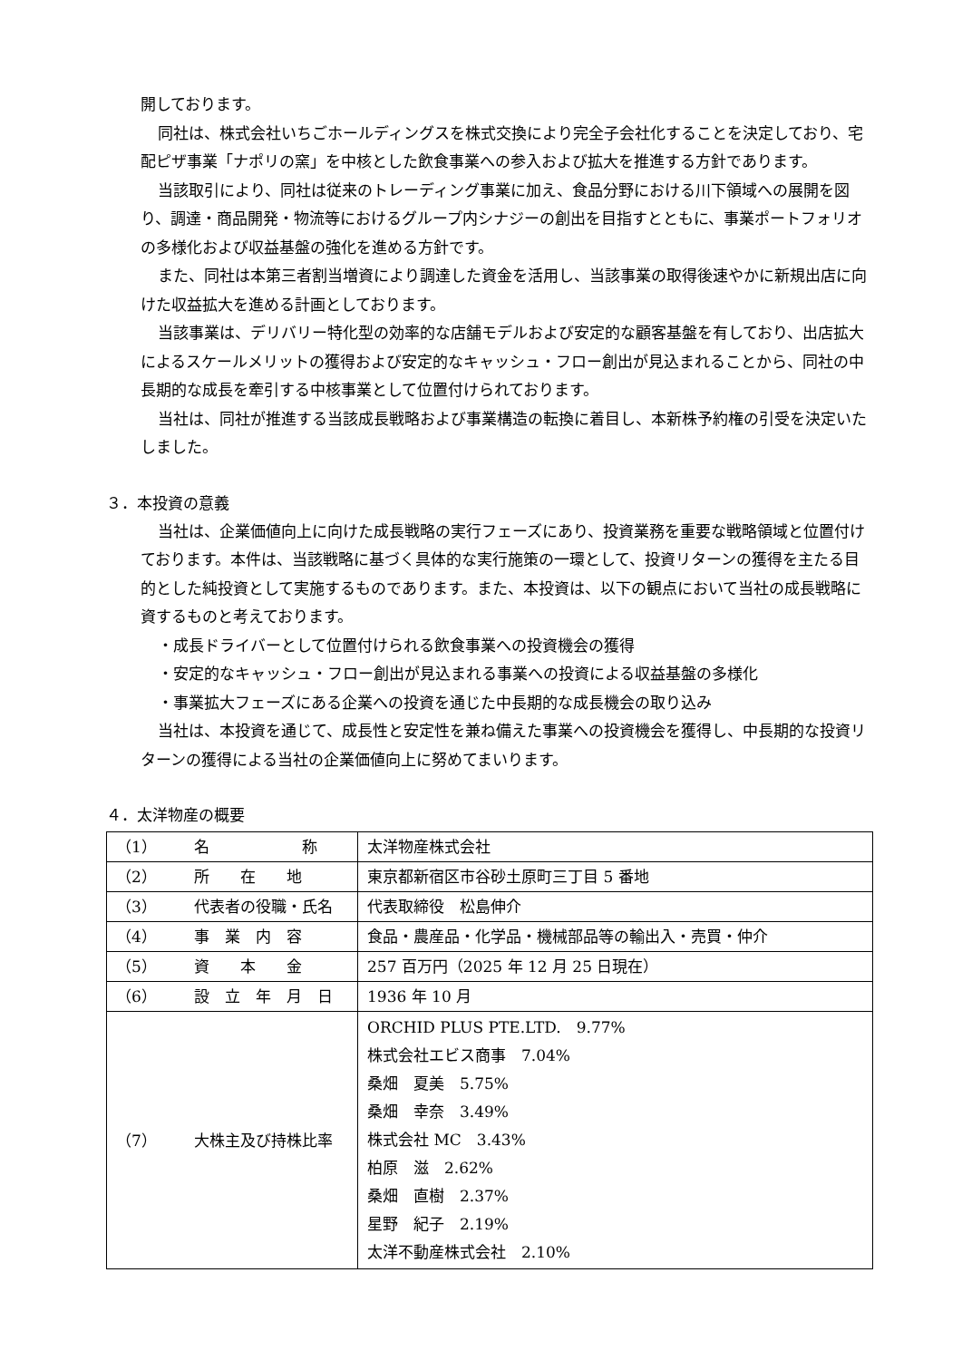開しております。
同社は、株式会社いちごホールディングスを株式交換により完全子会社化することを決定しており、宅配ピザ事業「ナポリの窯」を中核とした飲食事業への参入および拡大を推進する方針であります。
当該取引により、同社は従来のトレーディング事業に加え、食品分野における川下領域への展開を図り、調達・商品開発・物流等におけるグループ内シナジーの創出を目指すとともに、事業ポートフォリオの多様化および収益基盤の強化を進める方針です。
また、同社は本第三者割当増資により調達した資金を活用し、当該事業の取得後速やかに新規出店に向けた収益拡大を進める計画としております。
当該事業は、デリバリー特化型の効率的な店舗モデルおよび安定的な顧客基盤を有しており、出店拡大によるスケールメリットの獲得および安定的なキャッシュ・フロー創出が見込まれることから、同社の中長期的な成長を牽引する中核事業として位置付けられております。
当社は、同社が推進する当該成長戦略および事業構造の転換に着目し、本新株予約権の引受を決定いたしました。
３．本投資の意義
当社は、企業価値向上に向けた成長戦略の実行フェーズにあり、投資業務を重要な戦略領域と位置付けております。本件は、当該戦略に基づく具体的な実行施策の一環として、投資リターンの獲得を主たる目的とした純投資として実施するものであります。また、本投資は、以下の観点において当社の成長戦略に資するものと考えております。
・成長ドライバーとして位置付けられる飲食事業への投資機会の獲得
・安定的なキャッシュ・フロー創出が見込まれる事業への投資による収益基盤の多様化
・事業拡大フェーズにある企業への投資を通じた中長期的な成長機会の取り込み
当社は、本投資を通じて、成長性と安定性を兼ね備えた事業への投資機会を獲得し、中長期的な投資リターンの獲得による当社の企業価値向上に努めてまいります。
４．太洋物産の概要
| （1） | 名 称 | 太洋物産株式会社 |
| （2） | 所 在 地 | 東京都新宿区市谷砂土原町三丁目 5 番地 |
| （3） | 代表者の役職・氏名 | 代表取締役 松島伸介 |
| （4） | 事 業 内 容 | 食品・農産品・化学品・機械部品等の輸出入・売買・仲介 |
| （5） | 資 本 金 | 257 百万円（2025 年 12 月 25 日現在） |
| （6） | 設 立 年 月 日 | 1936 年 10 月 |
| （7） | 大株主及び持株比率 | ORCHID PLUS PTE.LTD. 9.77% 株式会社エビス商事 7.04% 桑畑 夏美 5.75% 桑畑 幸奈 3.49% 株式会社 MC 3.43% 柏原 滋 2.62% 桑畑 直樹 2.37% 星野 紀子 2.19% 太洋不動産株式会社 2.10% |